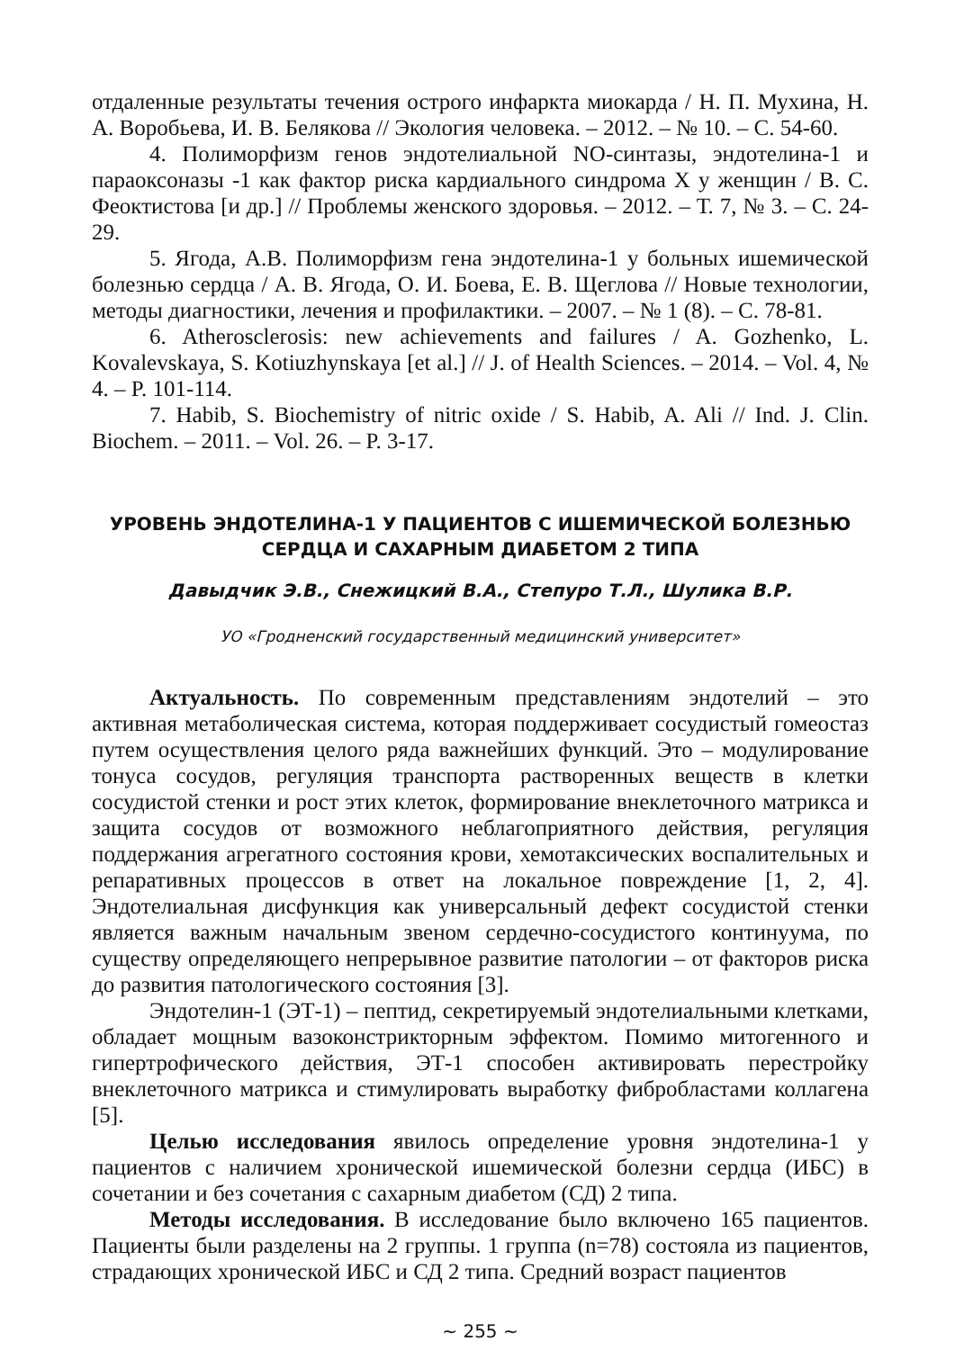отдаленные результаты течения острого инфаркта миокарда / Н. П. Мухина, Н. А. Воробьева, И. В. Белякова // Экология человека. – 2012. – № 10. – С. 54-60.
4. Полиморфизм генов эндотелиальной NO-синтазы, эндотелина-1 и параоксоназы -1 как фактор риска кардиального синдрома Х у женщин / В. С. Феоктистова [и др.] // Проблемы женского здоровья. – 2012. – Т. 7, № 3. – С. 24-29.
5. Ягода, А.В. Полиморфизм гена эндотелина-1 у больных ишемической болезнью сердца / А. В. Ягода, О. И. Боева, Е. В. Щеглова // Новые технологии, методы диагностики, лечения и профилактики. – 2007. – № 1 (8). – С. 78-81.
6. Atherosclerosis: new achievements and failures / A. Gozhenko, L. Kovalevskaya, S. Kotiuzhynskaya [et al.] // J. of Health Sciences. – 2014. – Vol. 4, № 4. – P. 101-114.
7. Habib, S. Biochemistry of nitric oxide / S. Habib, A. Ali // Ind. J. Clin. Biochem. – 2011. – Vol. 26. – P. 3-17.
УРОВЕНЬ ЭНДОТЕЛИНА-1 У ПАЦИЕНТОВ С ИШЕМИЧЕСКОЙ БОЛЕЗНЬЮ СЕРДЦА И САХАРНЫМ ДИАБЕТОМ 2 ТИПА
Давыдчик Э.В., Снежицкий В.А., Степуро Т.Л., Шулика В.Р.
УО «Гродненский государственный медицинский университет»
Актуальность. По современным представлениям эндотелий – это активная метаболическая система, которая поддерживает сосудистый гомеостаз путем осуществления целого ряда важнейших функций. Это – модулирование тонуса сосудов, регуляция транспорта растворенных веществ в клетки сосудистой стенки и рост этих клеток, формирование внеклеточного матрикса и защита сосудов от возможного неблагоприятного действия, регуляция поддержания агрегатного состояния крови, хемотаксических воспалительных и репаративных процессов в ответ на локальное повреждение [1, 2, 4]. Эндотелиальная дисфункция как универсальный дефект сосудистой стенки является важным начальным звеном сердечно-сосудистого континуума, по существу определяющего непрерывное развитие патологии – от факторов риска до развития патологического состояния [3].
Эндотелин-1 (ЭТ-1) – пептид, секретируемый эндотелиальными клетками, обладает мощным вазоконстрикторным эффектом. Помимо митогенного и гипертрофического действия, ЭТ-1 способен активировать перестройку внеклеточного матрикса и стимулировать выработку фибробластами коллагена [5].
Целью исследования явилось определение уровня эндотелина-1 у пациентов с наличием хронической ишемической болезни сердца (ИБС) в сочетании и без сочетания с сахарным диабетом (СД) 2 типа.
Методы исследования. В исследование было включено 165 пациентов. Пациенты были разделены на 2 группы. 1 группа (n=78) состояла из пациентов, страдающих хронической ИБС и СД 2 типа. Средний возраст пациентов
~ 255 ~